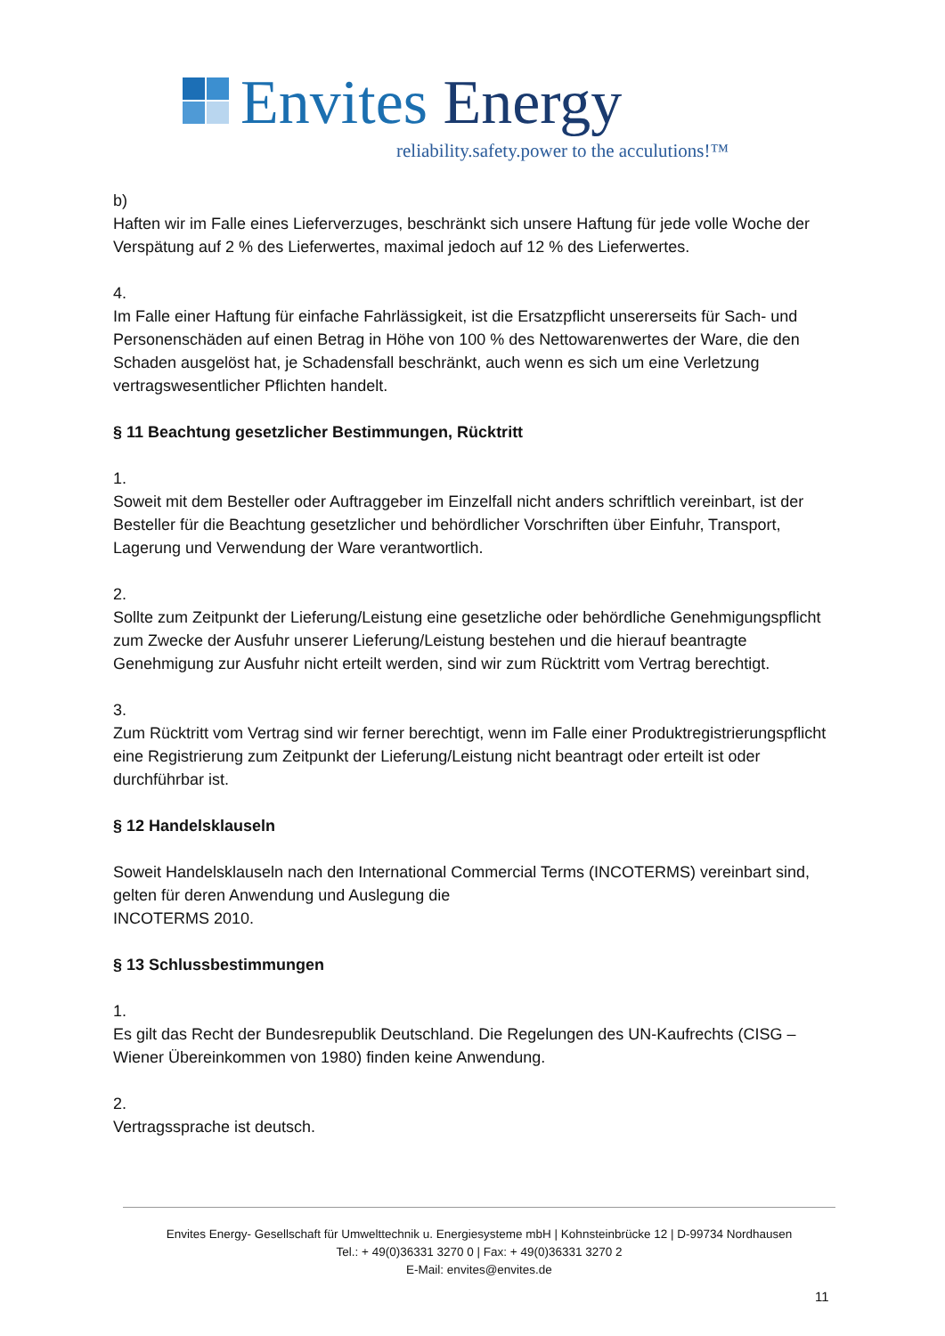Envites Energy
reliability.safety.power to the acculutions!™
b)
Haften wir im Falle eines Lieferverzuges, beschränkt sich unsere Haftung für jede volle Woche der Verspätung auf 2 % des Lieferwertes, maximal jedoch auf 12 % des Lieferwertes.
4.
Im Falle einer Haftung für einfache Fahrlässigkeit, ist die Ersatzpflicht unsererseits für Sach- und Personenschäden auf einen Betrag in Höhe von 100 % des Nettowarenwertes der Ware, die den Schaden ausgelöst hat, je Schadensfall beschränkt, auch wenn es sich um eine Verletzung vertragswesentlicher Pflichten handelt.
§ 11 Beachtung gesetzlicher Bestimmungen, Rücktritt
1.
Soweit mit dem Besteller oder Auftraggeber im Einzelfall nicht anders schriftlich vereinbart, ist der Besteller für die Beachtung gesetzlicher und behördlicher Vorschriften über Einfuhr, Transport, Lagerung und Verwendung der Ware verantwortlich.
2.
Sollte zum Zeitpunkt der Lieferung/Leistung eine gesetzliche oder behördliche Genehmigungspflicht zum Zwecke der Ausfuhr unserer Lieferung/Leistung bestehen und die hierauf beantragte Genehmigung zur Ausfuhr nicht erteilt werden, sind wir zum Rücktritt vom Vertrag berechtigt.
3.
Zum Rücktritt vom Vertrag sind wir ferner berechtigt, wenn im Falle einer Produktregistrierungspflicht eine Registrierung zum Zeitpunkt der Lieferung/Leistung nicht beantragt oder erteilt ist oder durchführbar ist.
§ 12 Handelsklauseln
Soweit Handelsklauseln nach den International Commercial Terms (INCOTERMS) vereinbart sind, gelten für deren Anwendung und Auslegung die
INCOTERMS 2010.
§ 13 Schlussbestimmungen
1.
Es gilt das Recht der Bundesrepublik Deutschland. Die Regelungen des UN-Kaufrechts (CISG – Wiener Übereinkommen von 1980) finden keine Anwendung.
2.
Vertragssprache ist deutsch.
Envites Energy- Gesellschaft für Umwelttechnik u. Energiesysteme mbH | Kohnsteinbrücke 12 | D-99734 Nordhausen
Tel.: + 49(0)36331 3270 0 | Fax: + 49(0)36331 3270 2
E-Mail: envites@envites.de
11